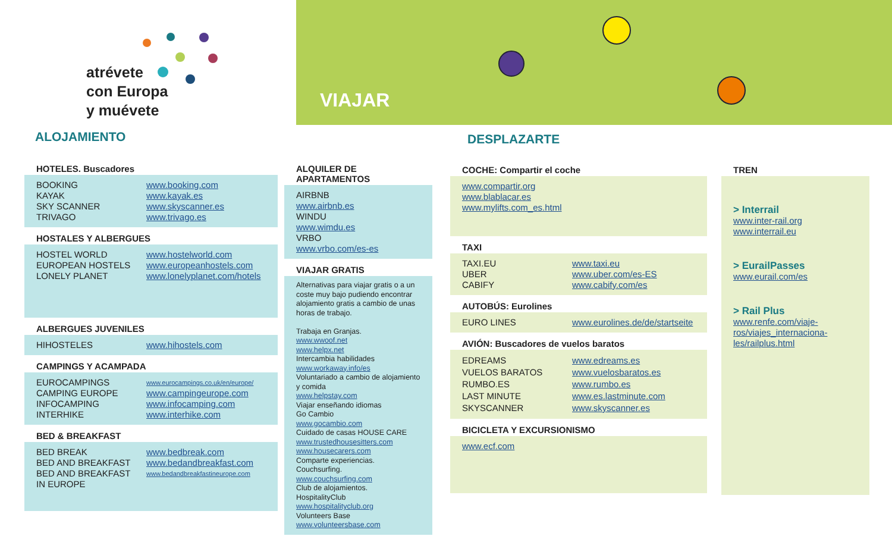atrévete
con Europa
y muévete
VIAJAR
ALOJAMIENTO DESPLAZARTE
HOTELES. Buscadores
BOOKING www.booking.com
KAYAK www.kayak.es
SKY SCANNER www.skyscanner.es
TRIVAGO www.trivago.es
HOSTALES Y ALBERGUES
HOSTEL WORLD www.hostelworld.com
EUROPEAN HOSTELS www.europeanhostels.com
LONELY PLANET www.lonelyplanet.com/hotels
ALBERGUES JUVENILES
HIHOSTELES www.hihostels.com
CAMPINGS Y ACAMPADA
EUROCAMPINGS www.eurocampings.co.uk/en/europe/
CAMPING EUROPE www.campingeurope.com
INFOCAMPING www.infocamping.com
INTERHIKE www.interhike.com
BED & BREAKFAST
BED BREAK www.bedbreak.com
BED AND BREAKFAST www.bedandbreakfast.com
BED AND BREAKFAST
IN EUROPE www.bedandbreakfastineurope.com
ALQUILER DE APARTAMENTOS
AIRBNB
www.airbnb.es
WINDU
www.wimdu.es
VRBO
www.vrbo.com/es-es
VIAJAR GRATIS
Alternativas para viajar gratis o a un coste muy bajo pudiendo encontrar alojamiento gratis a cambio de unas horas de trabajo.
Trabaja en Granjas.
www.wwoof.net
www.helpx.net
Intercambia habilidades
www.workaway.info/es
Voluntariado a cambio de alojamiento y comida
www.helpstay.com
Viajar enseñando idiomas
Go Cambio
www.gocambio.com
Cuidado de casas HOUSE CARE
www.trustedhousesitters.com
www.housecarers.com
Comparte experiencias.
Couchsurfing.
www.couchsurfing.com
Club de alojamientos.
HospitalityClub
www.hospitalityclub.org
Volunteers Base
www.volunteersbase.com
COCHE: Compartir el coche
www.compartir.org
www.blablacar.es
www.mylifts.com_es.html
TAXI
TAXI.EU www.taxi.eu
UBER www.uber.com/es-ES
CABIFY www.cabify.com/es
AUTOBÚS: Eurolines
EURO LINES www.eurolines.de/de/startseite
AVIÓN: Buscadores de vuelos baratos
EDREAMS www.edreams.es
VUELOS BARATOS www.vuelosbaratos.es
RUMBO.ES www.rumbo.es
LAST MINUTE www.es.lastminute.com
SKYSCANNER www.skyscanner.es
BICICLETA Y EXCURSIONISMO
www.ecf.com
TREN
> Interrail
www.inter-rail.org
www.interrail.eu
> EurailPasses
www.eurail.com/es
> Rail Plus
www.renfe.com/viaje-ros/viajes_internaciona-les/railplus.html